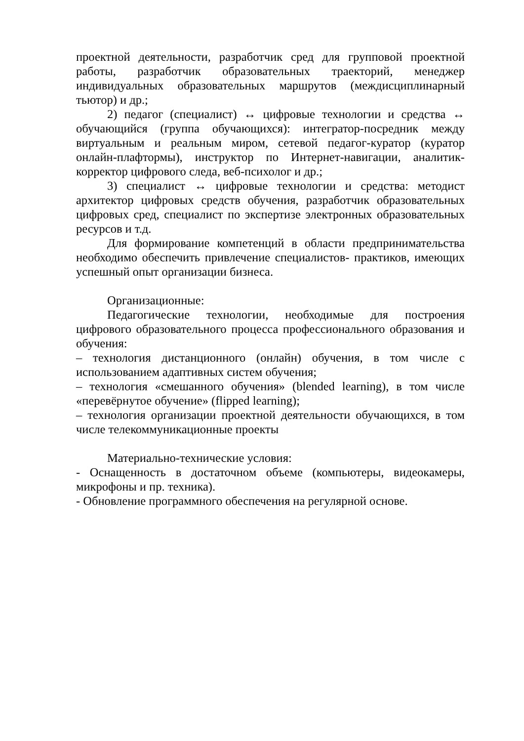проектной деятельности, разработчик сред для групповой проектной работы, разработчик образовательных траекторий, менеджер индивидуальных образовательных маршрутов (междисциплинарный тьютор) и др.;
2) педагог (специалист) ↔ цифровые технологии и средства ↔ обучающийся (группа обучающихся): интегратор-посредник между виртуальным и реальным миром, сетевой педагог-куратор (куратор онлайн-плафтормы), инструктор по Интернет-навигации, аналитик-корректор цифрового следа, веб-психолог и др.;
3) специалист ↔ цифровые технологии и средства: методист архитектор цифровых средств обучения, разработчик образовательных цифровых сред, специалист по экспертизе электронных образовательных ресурсов и т.д.
Для формирование компетенций в области предпринимательства необходимо обеспечить привлечение специалистов- практиков, имеющих успешный опыт организации бизнеса.
Организационные:
Педагогические технологии, необходимые для построения цифрового образовательного процесса профессионального образования и обучения:
– технология дистанционного (онлайн) обучения, в том числе с использованием адаптивных систем обучения;
– технология «смешанного обучения» (blended learning), в том числе «перевёрнутое обучение» (flipped learning);
– технология организации проектной деятельности обучающихся, в том числе телекоммуникационные проекты
Материально-технические условия:
- Оснащенность в достаточном объеме (компьютеры, видеокамеры, микрофоны и пр. техника).
- Обновление программного обеспечения на регулярной основе.